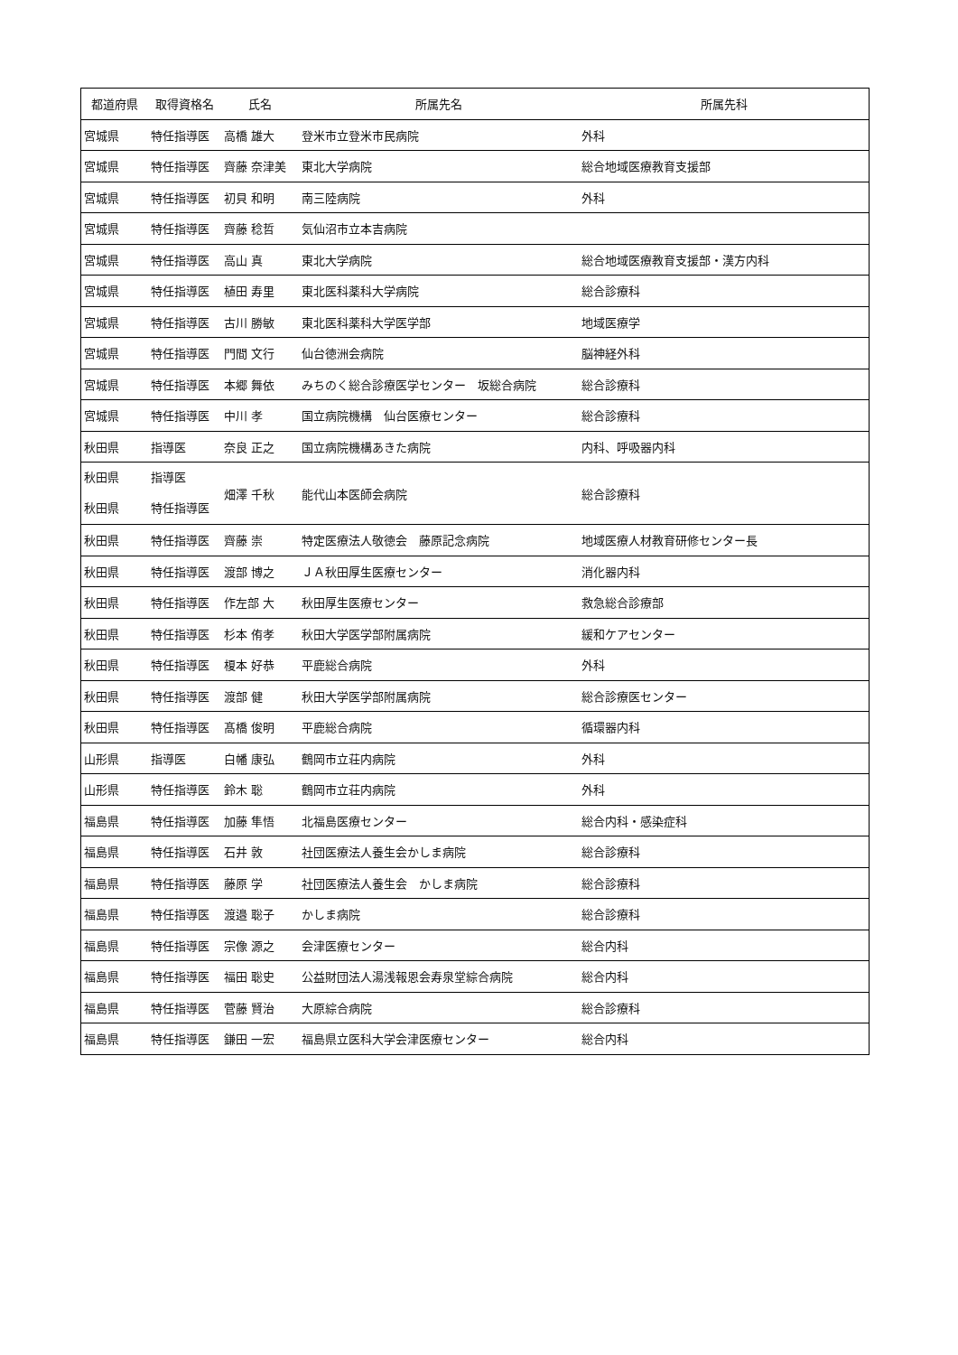| 都道府県 | 取得資格名 | 氏名 | 所属先名 | 所属先科 |
| --- | --- | --- | --- | --- |
| 宮城県 | 特任指導医 | 高橋 雄大 | 登米市立登米市民病院 | 外科 |
| 宮城県 | 特任指導医 | 齊藤 奈津美 | 東北大学病院 | 総合地域医療教育支援部 |
| 宮城県 | 特任指導医 | 初貝 和明 | 南三陸病院 | 外科 |
| 宮城県 | 特任指導医 | 齊藤 稔哲 | 気仙沼市立本吉病院 | |
| 宮城県 | 特任指導医 | 高山 真 | 東北大学病院 | 総合地域医療教育支援部・漢方内科 |
| 宮城県 | 特任指導医 | 植田 寿里 | 東北医科薬科大学病院 | 総合診療科 |
| 宮城県 | 特任指導医 | 古川 勝敏 | 東北医科薬科大学医学部 | 地域医療学 |
| 宮城県 | 特任指導医 | 門間 文行 | 仙台徳洲会病院 | 脳神経外科 |
| 宮城県 | 特任指導医 | 本郷 舞依 | みちのく総合診療医学センター 坂総合病院 | 総合診療科 |
| 宮城県 | 特任指導医 | 中川 孝 | 国立病院機構 仙台医療センター | 総合診療科 |
| 秋田県 | 指導医 | 奈良 正之 | 国立病院機構あきた病院 | 内科、呼吸器内科 |
| 秋田県 秋田県 | 指導医 特任指導医 | 畑澤 千秋 | 能代山本医師会病院 | 総合診療科 |
| 秋田県 | 特任指導医 | 齊藤 崇 | 特定医療法人敬徳会 藤原記念病院 | 地域医療人材教育研修センター長 |
| 秋田県 | 特任指導医 | 渡部 博之 | ＪＡ秋田厚生医療センター | 消化器内科 |
| 秋田県 | 特任指導医 | 作左部 大 | 秋田厚生医療センター | 救急総合診療部 |
| 秋田県 | 特任指導医 | 杉本 侑孝 | 秋田大学医学部附属病院 | 緩和ケアセンター |
| 秋田県 | 特任指導医 | 榎本 好恭 | 平鹿総合病院 | 外科 |
| 秋田県 | 特任指導医 | 渡部 健 | 秋田大学医学部附属病院 | 総合診療医センター |
| 秋田県 | 特任指導医 | 髙橋 俊明 | 平鹿総合病院 | 循環器内科 |
| 山形県 | 指導医 | 白幡 康弘 | 鶴岡市立荘内病院 | 外科 |
| 山形県 | 特任指導医 | 鈴木 聡 | 鶴岡市立荘内病院 | 外科 |
| 福島県 | 特任指導医 | 加藤 隼悟 | 北福島医療センター | 総合内科・感染症科 |
| 福島県 | 特任指導医 | 石井 敦 | 社団医療法人養生会かしま病院 | 総合診療科 |
| 福島県 | 特任指導医 | 藤原 学 | 社団医療法人養生会 かしま病院 | 総合診療科 |
| 福島県 | 特任指導医 | 渡邉 聡子 | かしま病院 | 総合診療科 |
| 福島県 | 特任指導医 | 宗像 源之 | 会津医療センター | 総合内科 |
| 福島県 | 特任指導医 | 福田 聡史 | 公益財団法人湯浅報恩会寿泉堂綜合病院 | 総合内科 |
| 福島県 | 特任指導医 | 菅藤 賢治 | 大原綜合病院 | 総合診療科 |
| 福島県 | 特任指導医 | 鎌田 一宏 | 福島県立医科大学会津医療センター | 総合内科 |